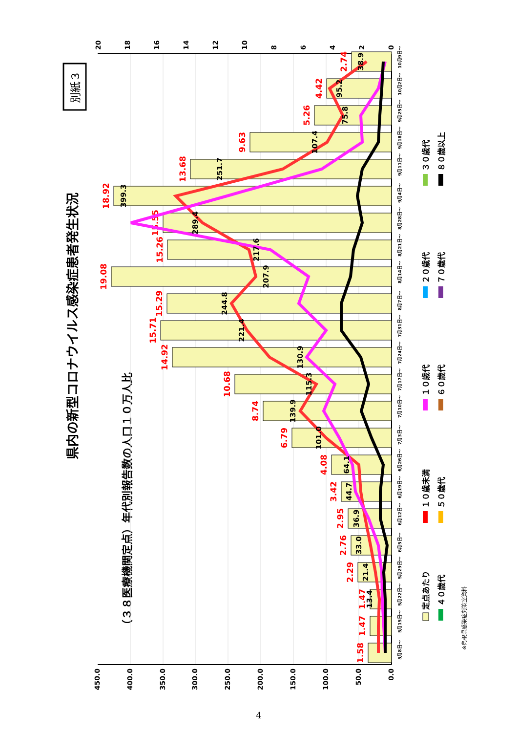別紙３
県内の新型コロナウイルス感染症患者発生状況
（３８医療機関定点）年代別報告数の人口１０万人比
0.0
50.0
100.0
150.0
200.0
250.0
300.0
350.0
400.0
450.0
0
2
4
6
8
10
12
14
16
18
20
1.58
1.47
1.47
2.29
2.76
2.95
3.42
4.08
6.79
8.74
10.68
14.92
15.71
15.29
19.08
15.26
15.55
18.92
13.68
9.63
5.26
4.42
2.74
13.4
21.4
33.0
36.9
44.7
64.1
101.0
139.9
115.3
130.9
221.4
244.8
207.9
217.6
289.4
399.3
251.7
107.4
75.8
95.2
38.9
5月8日～
5月15日～
5月22日～
5月29日～
6月5日～
6月12日～
6月19日～
6月26日～
7月3日～
7月10日～
7月17日～
7月24日～
7月31日～
8月7日～
8月14日～
8月21日～
8月28日～
9月4日～
9月11日～
9月18日～
9月25日～
10月2日～
10月9日～
定点あたり
１０歳未満
１０歳代
２０歳代
３０歳代
４０歳代
５０歳代
６０歳代
７０歳代
８０歳以上
※島根県感染症対策室資料
4